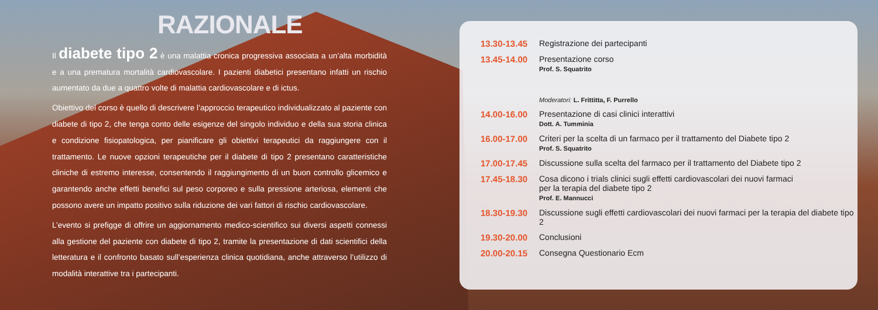RAZIONALE
Il diabete tipo 2 è una malattia cronica progressiva associata a un’alta morbidità e a una prematura mortalità cardiovascolare. I pazienti diabetici presentano infatti un rischio aumentato da due a quattro volte di malattia cardiovascolare e di ictus.
Obiettivo del corso è quello di descrivere l’approccio terapeutico individualizzato al paziente con diabete di tipo 2, che tenga conto delle esigenze del singolo individuo e della sua storia clinica e condizione fisiopatologica, per pianificare gli obiettivi terapeutici da raggiungere con il trattamento. Le nuove opzioni terapeutiche per il diabete di tipo 2 presentano caratteristiche cliniche di estremo interesse, consentendo il raggiungimento di un buon controllo glicemico e garantendo anche effetti benefici sul peso corporeo e sulla pressione arteriosa, elementi che possono avere un impatto positivo sulla riduzione dei vari fattori di rischio cardiovascolare.
L’evento si prefigge di offrire un aggiornamento medico-scientifico sui diversi aspetti connessi alla gestione del paziente con diabete di tipo 2, tramite la presentazione di dati scientifici della letteratura e il confronto basato sull’esperienza clinica quotidiana, anche attraverso l’utilizzo di modalità interattive tra i partecipanti.
| 13.30-13.45 | Registrazione dei partecipanti |
| 13.45-14.00 | Presentazione corso Prof. S. Squatrito |
| | Moderatori: L. Frittitta, F. Purrello |
| 14.00-16.00 | Presentazione di casi clinici interattivi Dott. A. Tumminia |
| 16.00-17.00 | Criteri per la scelta di un farmaco per il trattamento del Diabete tipo 2 Prof. S. Squatrito |
| 17.00-17.45 | Discussione sulla scelta del farmaco per il trattamento del Diabete tipo 2 |
| 17.45-18.30 | Cosa dicono i trials clinici sugli effetti cardiovascolari dei nuovi farmaci per la terapia del diabete tipo 2 Prof. E. Mannucci |
| 18.30-19.30 | Discussione sugli effetti cardiovascolari dei nuovi farmaci per la terapia del diabete tipo 2 |
| 19.30-20.00 | Conclusioni |
| 20.00-20.15 | Consegna Questionario Ecm |